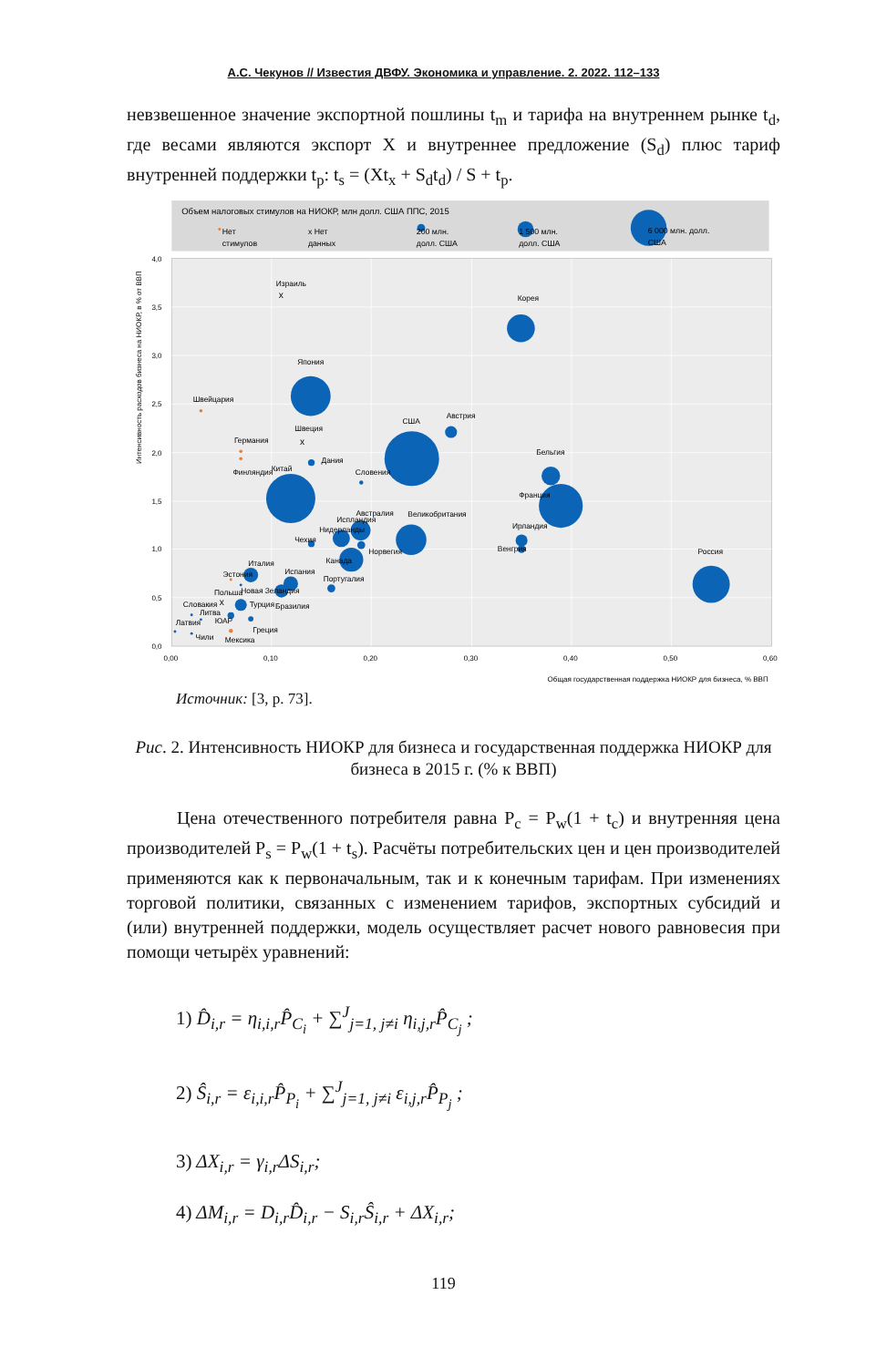А.С. Чекунов // Известия ДВФУ. Экономика и управление. 2. 2022. 112–133
невзвешенное значение экспортной пошлины t<sub>m</sub> и тарифа на внутреннем рынке t<sub>d</sub>, где весами являются экспорт X и внутреннее предложение (S<sub>d</sub>) плюс тариф внутренней поддержки t<sub>p</sub>: t<sub>s</sub> = (Xt<sub>x</sub> + S<sub>d</sub>t<sub>d</sub>) / S + t<sub>p</sub>.
Объем налоговых стимулов на НИОКР, млн долл. США ППС, 2015
Нет
стимулов
x Нет
данных
200 млн.
долл. США
1 500 млн.
долл. США
6 000 млн. долл.
США
x
x
x
Израиль
Корея
Япония
Швейцария
США
Австрия
Швеция
Германия
Дания
Бельгия
Финляндия
Китай
Словения
Франция
Австралия
Великобритания
Испландия
Ирландия
Нидерланды
Чехия
Норвегия
Венгрия
Россия
Канада
Италия
Эстония
Испания
Португалия
Польша
Новая Зеландия
Словакия
Турция
Бразилия
Литва
ЮАР
Латвия
Греция
Чили
Мексика
4,0
3,5
3,0
2,5
2,0
1,5
1,0
0,5
0,0
0,00
0,10
0,20
0,30
0,40
0,50
0,60
Общая государственная поддержка НИОКР для бизнеса, % ВВП
Интенсивность расходов бизнеса на НИОКР, в % от ВВП
Источник: [3, p. 73].
Рис. 2. Интенсивность НИОКР для бизнеса и государственная поддержка НИОКР для бизнеса в 2015 г. (% к ВВП)
Цена отечественного потребителя равна P<sub>c</sub> = P<sub>w</sub>(1 + t<sub>c</sub>) и внутренняя цена производителей P<sub>s</sub> = P<sub>w</sub>(1 + t<sub>s</sub>). Расчёты потребительских цен и цен производителей применяются как к первоначальным, так и к конечным тарифам. При изменениях торговой политики, связанных с изменением тарифов, экспортных субсидий и (или) внутренней поддержки, модель осуществляет расчет нового равновесия при помощи четырёх уравнений:
1) D̂<sub>i,r</sub> = η<sub>i,i,r</sub>P̂<sub>C<sub>i</sub></sub> + ∑<sup>J</sup><sub>j=1, j≠i</sub> η<sub>i,j,r</sub>P̂<sub>C<sub>j</sub></sub> ;
2) Ŝ<sub>i,r</sub> = ε<sub>i,i,r</sub>P̂<sub>P<sub>i</sub></sub> + ∑<sup>J</sup><sub>j=1, j≠i</sub> ε<sub>i,j,r</sub>P̂<sub>P<sub>j</sub></sub> ;
3) ΔX<sub>i,r</sub> = γ<sub>i,r</sub>ΔS<sub>i,r</sub>;
4) ΔM<sub>i,r</sub> = D<sub>i,r</sub>D̂<sub>i,r</sub> − S<sub>i,r</sub>Ŝ<sub>i,r</sub> + ΔX<sub>i,r</sub>;
119